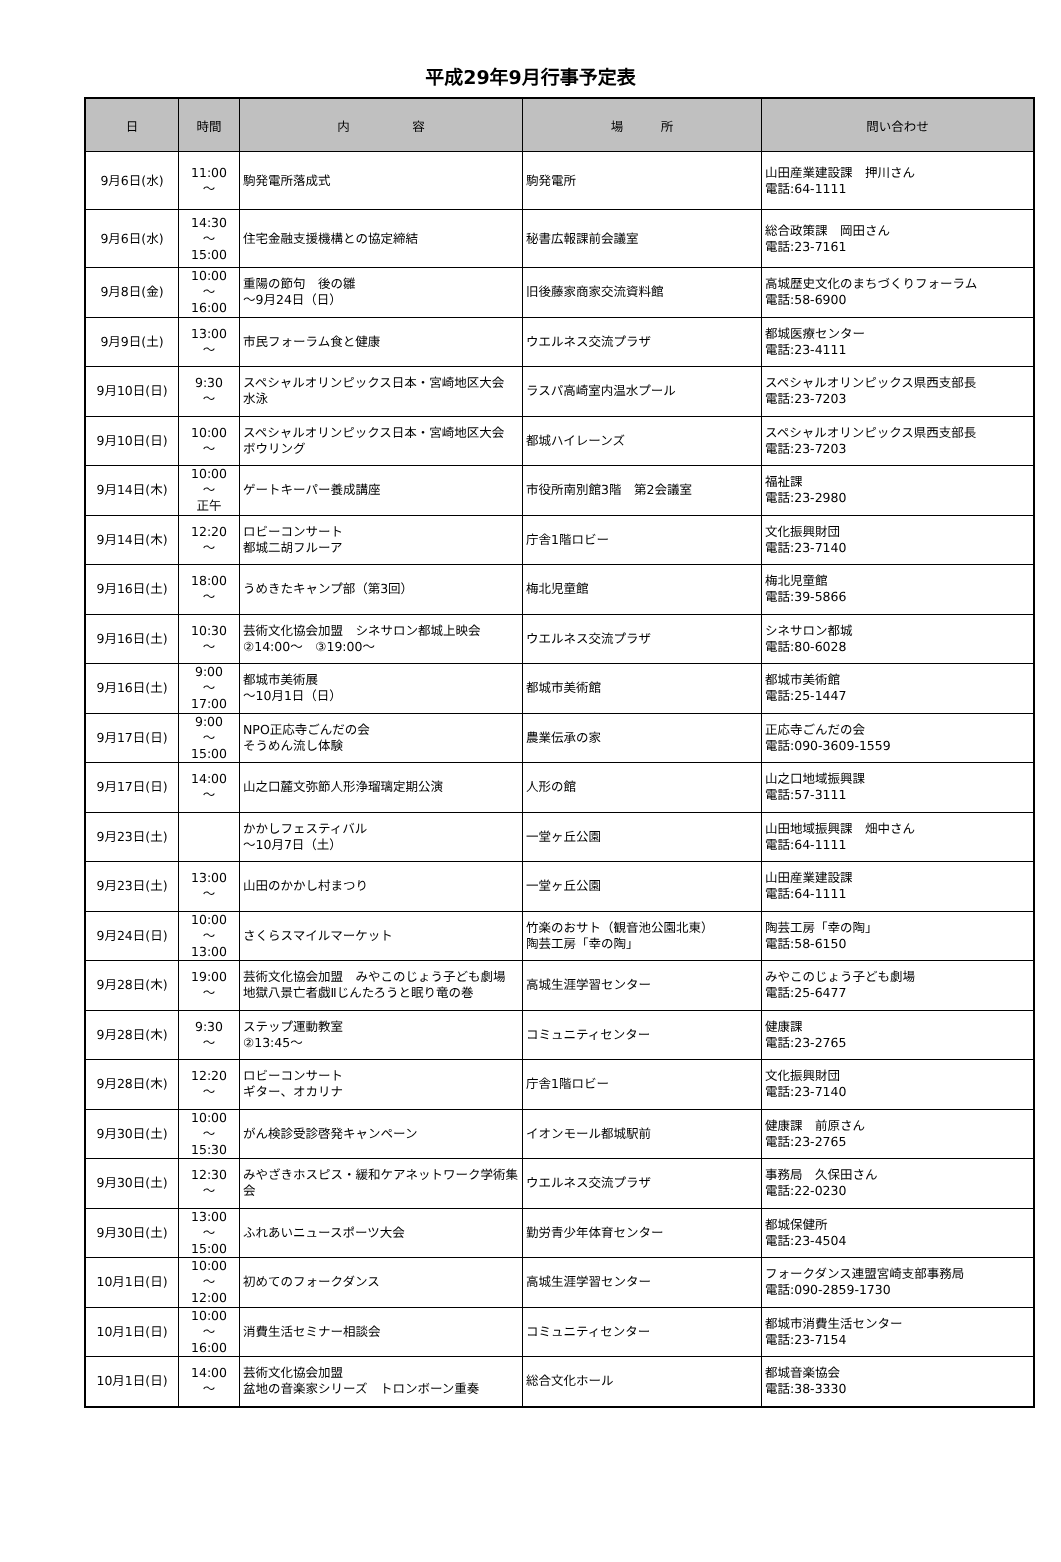平成29年9月行事予定表
| 日 | 時間 | 内 容 | 場 所 | 問い合わせ |
| --- | --- | --- | --- | --- |
| 9月6日(水) | 11:00 ～ | 駒発電所落成式 | 駒発電所 | 山田産業建設課 押川さん 電話:64-1111 |
| 9月6日(水) | 14:30 ～ 15:00 | 住宅金融支援機構との協定締結 | 秘書広報課前会議室 | 総合政策課 岡田さん 電話:23-7161 |
| 9月8日(金) | 10:00 ～ 16:00 | 重陽の節句 後の雛 ～9月24日（日） | 旧後藤家商家交流資料館 | 高城歴史文化のまちづくりフォーラム 電話:58-6900 |
| 9月9日(土) | 13:00 ～ | 市民フォーラム食と健康 | ウエルネス交流プラザ | 都城医療センター 電話:23-4111 |
| 9月10日(日) | 9:30 ～ | スペシャルオリンピックス日本・宮崎地区大会 水泳 | ラスパ高崎室内温水プール | スペシャルオリンピックス県西支部長 電話:23-7203 |
| 9月10日(日) | 10:00 ～ | スペシャルオリンピックス日本・宮崎地区大会 ボウリング | 都城ハイレーンズ | スペシャルオリンピックス県西支部長 電話:23-7203 |
| 9月14日(木) | 10:00 ～ 正午 | ゲートキーパー養成講座 | 市役所南別館3階 第2会議室 | 福祉課 電話:23-2980 |
| 9月14日(木) | 12:20 ～ | ロビーコンサート 都城二胡フルーア | 庁舎1階ロビー | 文化振興財団 電話:23-7140 |
| 9月16日(土) | 18:00 ～ | うめきたキャンプ部（第3回） | 梅北児童館 | 梅北児童館 電話:39-5866 |
| 9月16日(土) | 10:30 ～ | 芸術文化協会加盟 シネサロン都城上映会 ②14:00～ ③19:00～ | ウエルネス交流プラザ | シネサロン都城 電話:80-6028 |
| 9月16日(土) | 9:00 ～ 17:00 | 都城市美術展 ～10月1日（日） | 都城市美術館 | 都城市美術館 電話:25-1447 |
| 9月17日(日) | 9:00 ～ 15:00 | NPO正応寺ごんだの会 そうめん流し体験 | 農業伝承の家 | 正応寺ごんだの会 電話:090-3609-1559 |
| 9月17日(日) | 14:00 ～ | 山之口麓文弥節人形浄瑠璃定期公演 | 人形の館 | 山之口地域振興課 電話:57-3111 |
| 9月23日(土) | | かかしフェスティバル ～10月7日（土） | 一堂ヶ丘公園 | 山田地域振興課 畑中さん 電話:64-1111 |
| 9月23日(土) | 13:00 ～ | 山田のかかし村まつり | 一堂ヶ丘公園 | 山田産業建設課 電話:64-1111 |
| 9月24日(日) | 10:00 ～ 13:00 | さくらスマイルマーケット | 竹楽のおサト（観音池公園北東） 陶芸工房「幸の陶」 | 陶芸工房「幸の陶」 電話:58-6150 |
| 9月28日(木) | 19:00 ～ | 芸術文化協会加盟 みやこのじょう子ども劇場 地獄八景亡者戯Ⅱじんたろうと眠り竜の巻 | 高城生涯学習センター | みやこのじょう子ども劇場 電話:25-6477 |
| 9月28日(木) | 9:30 ～ | ステップ運動教室 ②13:45～ | コミュニティセンター | 健康課 電話:23-2765 |
| 9月28日(木) | 12:20 ～ | ロビーコンサート ギター、オカリナ | 庁舎1階ロビー | 文化振興財団 電話:23-7140 |
| 9月30日(土) | 10:00 ～ 15:30 | がん検診受診啓発キャンペーン | イオンモール都城駅前 | 健康課 前原さん 電話:23-2765 |
| 9月30日(土) | 12:30 ～ | みやざきホスピス・緩和ケアネットワーク学術集会 | ウエルネス交流プラザ | 事務局 久保田さん 電話:22-0230 |
| 9月30日(土) | 13:00 ～ 15:00 | ふれあいニュースポーツ大会 | 勤労青少年体育センター | 都城保健所 電話:23-4504 |
| 10月1日(日) | 10:00 ～ 12:00 | 初めてのフォークダンス | 高城生涯学習センター | フォークダンス連盟宮崎支部事務局 電話:090-2859-1730 |
| 10月1日(日) | 10:00 ～ 16:00 | 消費生活セミナー相談会 | コミュニティセンター | 都城市消費生活センター 電話:23-7154 |
| 10月1日(日) | 14:00 ～ | 芸術文化協会加盟 盆地の音楽家シリーズ トロンボーン重奏 | 総合文化ホール | 都城音楽協会 電話:38-3330 |